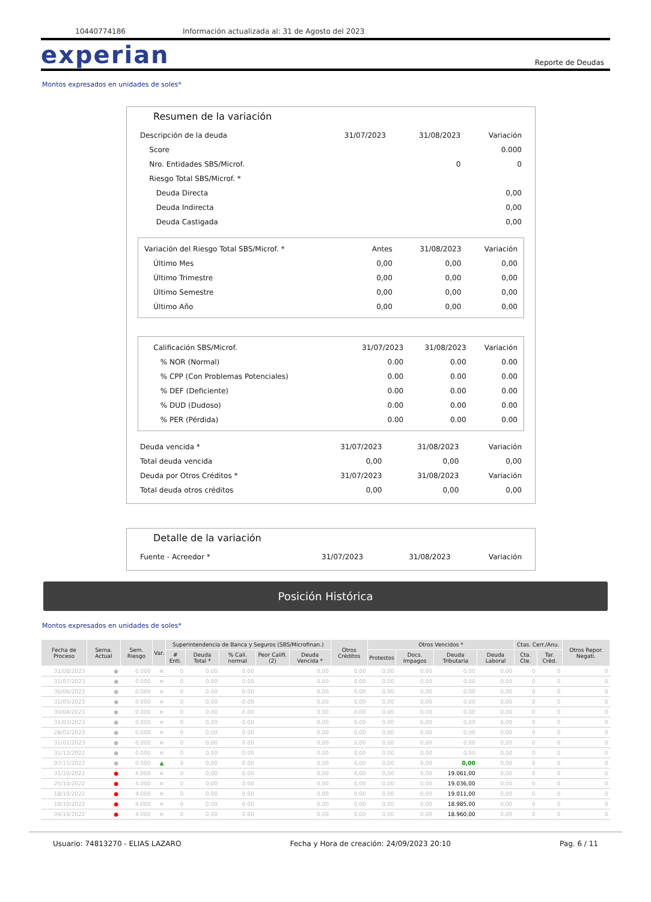10440774186 Información actualizada al: 31 de Agosto del 2023
experian
Reporte de Deudas
Montos expresados en unidades de soles*
Resumen de la variación
| Descripción de la deuda | 31/07/2023 | 31/08/2023 | Variación |
| Score | | | 0.000 |
| Nro. Entidades SBS/Microf. | | 0 | 0 |
| Riesgo Total SBS/Microf. * | | | |
| Deuda Directa | | | 0,00 |
| Deuda Indirecta | | | 0,00 |
| Deuda Castigada | | | 0,00 |
| Variación del Riesgo Total SBS/Microf. * | Antes | 31/08/2023 | Variación |
| Último Mes | 0,00 | 0,00 | 0,00 |
| Último Trimestre | 0,00 | 0,00 | 0,00 |
| Último Semestre | 0,00 | 0,00 | 0,00 |
| Último Año | 0,00 | 0,00 | 0,00 |
| Calificación SBS/Microf. | 31/07/2023 | 31/08/2023 | Variación |
| % NOR (Normal) | 0.00 | 0.00 | 0.00 |
| % CPP (Con Problemas Potenciales) | 0.00 | 0.00 | 0.00 |
| % DEF (Deficiente) | 0.00 | 0.00 | 0.00 |
| % DUD (Dudoso) | 0.00 | 0.00 | 0.00 |
| % PER (Pérdida) | 0.00 | 0.00 | 0.00 |
| Deuda vencida * | 31/07/2023 | 31/08/2023 | Variación |
| Total deuda vencida | 0,00 | 0,00 | 0,00 |
| Deuda por Otros Créditos * | 31/07/2023 | 31/08/2023 | Variación |
| Total deuda otros créditos | 0,00 | 0,00 | 0,00 |
Detalle de la variación
| Fuente - Acreedor * | 31/07/2023 | 31/08/2023 | Variación |
Posición Histórica
Montos expresados en unidades de soles*
| Fecha de Proceso | Sema. Actual | Sem. Riesgo | Var. | Superintendencia de Banca y Seguros (SBS/Microfinan.) | | | | | Otros Créditos | Otros Vencidos * | | | | Ctas. Cerr./Anu. | | Otros Repor. Negati. |
| --- | --- | --- | --- | --- | --- | --- | --- | --- | --- | --- | --- | --- | --- | --- | --- | --- |
| | | | | # Enti. | Deuda Total * | % Cali. normal | Peor Califi.(2) | Deuda Vencida * | | Protestos | Docs. Impagos | Deuda Tributaria | Deuda Laboral | Cta. Cte. | Tar. Créd. | |
| 31/08/2023 | ● | 0.000 | ≡ | 0 | 0,00 | 0.00 | | 0,00 | 0,00 | 0,00 | 0,00 | 0,00 | 0,00 | 0 | 0 | 0 |
| 31/07/2023 | ● | 0.000 | ≡ | 0 | 0,00 | 0.00 | | 0,00 | 0,00 | 0,00 | 0,00 | 0,00 | 0,00 | 0 | 0 | 0 |
| 30/06/2023 | ● | 0.000 | ≡ | 0 | 0,00 | 0.00 | | 0,00 | 0,00 | 0,00 | 0,00 | 0,00 | 0,00 | 0 | 0 | 0 |
| 31/05/2023 | ● | 0.000 | ≡ | 0 | 0,00 | 0.00 | | 0,00 | 0,00 | 0,00 | 0,00 | 0,00 | 0,00 | 0 | 0 | 0 |
| 30/04/2023 | ● | 0.000 | ≡ | 0 | 0,00 | 0.00 | | 0,00 | 0,00 | 0,00 | 0,00 | 0,00 | 0,00 | 0 | 0 | 0 |
| 31/03/2023 | ● | 0.000 | ≡ | 0 | 0,00 | 0.00 | | 0,00 | 0,00 | 0,00 | 0,00 | 0,00 | 0,00 | 0 | 0 | 0 |
| 28/02/2023 | ● | 0.000 | ≡ | 0 | 0,00 | 0.00 | | 0,00 | 0,00 | 0,00 | 0,00 | 0,00 | 0,00 | 0 | 0 | 0 |
| 31/01/2023 | ● | 0.000 | ≡ | 0 | 0,00 | 0.00 | | 0,00 | 0,00 | 0,00 | 0,00 | 0,00 | 0,00 | 0 | 0 | 0 |
| 31/12/2022 | ● | 0.000 | ≡ | 0 | 0,00 | 0.00 | | 0,00 | 0,00 | 0,00 | 0,00 | 0,00 | 0,00 | 0 | 0 | 0 |
| 07/11/2022 | ● | 0.000 | ▲ | 0 | 0,00 | 0.00 | | 0,00 | 0,00 | 0,00 | 0,00 | 0,00 | 0,00 | 0 | 0 | 0 |
| 31/10/2022 | ● | 4.000 | ≡ | 0 | 0,00 | 0.00 | | 0,00 | 0,00 | 0,00 | 0,00 | 19.061,00 | 0,00 | 0 | 0 | 0 |
| 25/10/2022 | ● | 4.000 | ≡ | 0 | 0,00 | 0.00 | | 0,00 | 0,00 | 0,00 | 0,00 | 19.036,00 | 0,00 | 0 | 0 | 0 |
| 18/10/2022 | ● | 4.000 | ≡ | 0 | 0,00 | 0.00 | | 0,00 | 0,00 | 0,00 | 0,00 | 19.011,00 | 0,00 | 0 | 0 | 0 |
| 10/10/2022 | ● | 4.000 | ≡ | 0 | 0,00 | 0.00 | | 0,00 | 0,00 | 0,00 | 0,00 | 18.985,00 | 0,00 | 0 | 0 | 0 |
| 04/10/2022 | ● | 4.000 | ≡ | 0 | 0,00 | 0.00 | | 0,00 | 0,00 | 0,00 | 0,00 | 18.960,00 | 0,00 | 0 | 0 | 0 |
Usuario: 74813270 - ELIAS LAZARO Fecha y Hora de creación: 24/09/2023 20:10 Pag. 6 / 11